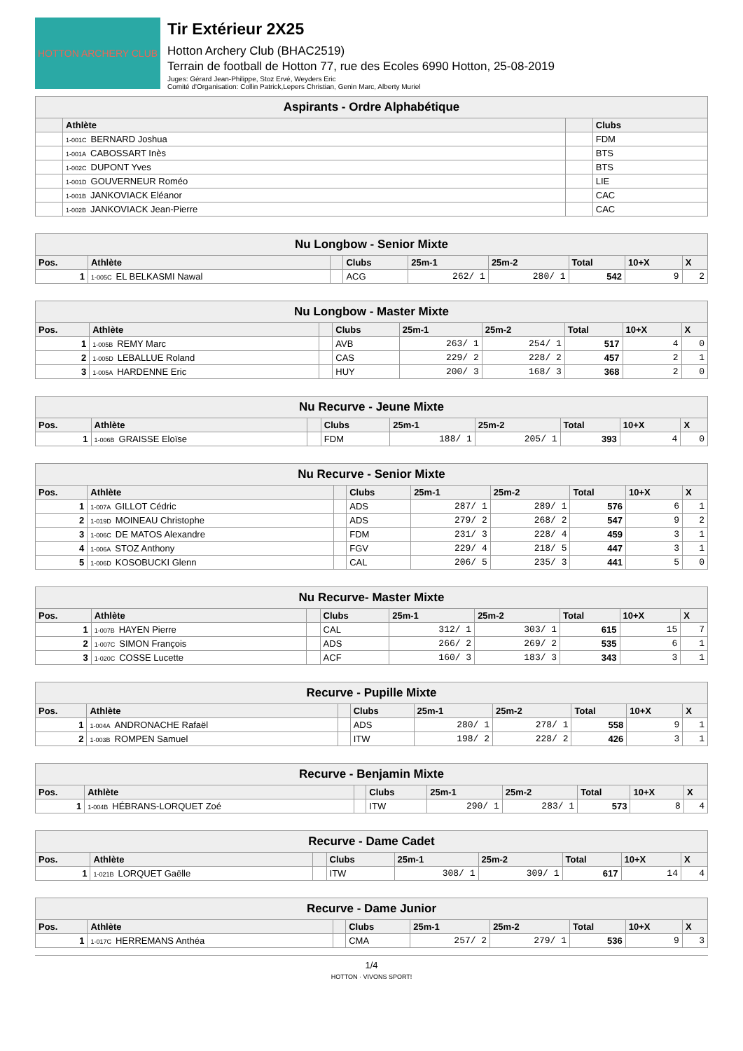HOTTON ARCHERY CLUB
Tir Extérieur 2X25
Hotton Archery Club (BHAC2519)
Terrain de football de Hotton 77, rue des Ecoles 6990 Hotton, 25-08-2019
Juges: Gérard Jean-Philippe, Stoz Ervé, Weyders Eric
Comité d'Organisation: Collin Patrick,Lepers Christian, Genin Marc, Alberty Muriel
| Aspirants - Ordre Alphabétique | | | |
| | Athlète | | Clubs |
| | 1-001C BERNARD Joshua | | FDM |
| | 1-001A CABOSSART Inès | | BTS |
| | 1-002C DUPONT Yves | | BTS |
| | 1-001D GOUVERNEUR Roméo | | LIE |
| | 1-001B JANKOVIACK Eléanor | | CAC |
| | 1-002B JANKOVIACK Jean-Pierre | | CAC |
| Nu Longbow - Senior Mixte | | | | | | | | |
| Pos. | Athlète | | Clubs | 25m-1 | 25m-2 | Total | 10+X | X |
| 1 | 1-005C EL BELKASMI Nawal | | ACG | 262/ 1 | 280/ 1 | 542 | 9 | 2 |
| Nu Longbow - Master Mixte | | | | | | | | |
| Pos. | Athlète | | Clubs | 25m-1 | 25m-2 | Total | 10+X | X |
| 1 | 1-005B REMY Marc | | AVB | 263/ 1 | 254/ 1 | 517 | 4 | 0 |
| 2 | 1-005D LEBALLUE Roland | | CAS | 229/ 2 | 228/ 2 | 457 | 2 | 1 |
| 3 | 1-005A HARDENNE Eric | | HUY | 200/ 3 | 168/ 3 | 368 | 2 | 0 |
| Nu Recurve - Jeune Mixte | | | | | | | | |
| Pos. | Athlète | | Clubs | 25m-1 | 25m-2 | Total | 10+X | X |
| 1 | 1-006B GRAISSE Eloïse | | FDM | 188/ 1 | 205/ 1 | 393 | 4 | 0 |
| Nu Recurve - Senior Mixte | | | | | | | | |
| Pos. | Athlète | | Clubs | 25m-1 | 25m-2 | Total | 10+X | X |
| 1 | 1-007A GILLOT Cédric | | ADS | 287/ 1 | 289/ 1 | 576 | 6 | 1 |
| 2 | 1-019D MOINEAU Christophe | | ADS | 279/ 2 | 268/ 2 | 547 | 9 | 2 |
| 3 | 1-006C DE MATOS Alexandre | | FDM | 231/ 3 | 228/ 4 | 459 | 3 | 1 |
| 4 | 1-006A STOZ Anthony | | FGV | 229/ 4 | 218/ 5 | 447 | 3 | 1 |
| 5 | 1-006D KOSOBUCKI Glenn | | CAL | 206/ 5 | 235/ 3 | 441 | 5 | 0 |
| Nu Recurve- Master Mixte | | | | | | | | |
| Pos. | Athlète | | Clubs | 25m-1 | 25m-2 | Total | 10+X | X |
| 1 | 1-007B HAYEN Pierre | | CAL | 312/ 1 | 303/ 1 | 615 | 15 | 7 |
| 2 | 1-007C SIMON François | | ADS | 266/ 2 | 269/ 2 | 535 | 6 | 1 |
| 3 | 1-020C COSSE Lucette | | ACF | 160/ 3 | 183/ 3 | 343 | 3 | 1 |
| Recurve - Pupille Mixte | | | | | | | | |
| Pos. | Athlète | | Clubs | 25m-1 | 25m-2 | Total | 10+X | X |
| 1 | 1-004A ANDRONACHE Rafaël | | ADS | 280/ 1 | 278/ 1 | 558 | 9 | 1 |
| 2 | 1-003B ROMPEN Samuel | | ITW | 198/ 2 | 228/ 2 | 426 | 3 | 1 |
| Recurve - Benjamin Mixte | | | | | | | | |
| Pos. | Athlète | | Clubs | 25m-1 | 25m-2 | Total | 10+X | X |
| 1 | 1-004B HÉBRANS-LORQUET Zoé | | ITW | 290/ 1 | 283/ 1 | 573 | 8 | 4 |
| Recurve - Dame Cadet | | | | | | | | |
| Pos. | Athlète | | Clubs | 25m-1 | 25m-2 | Total | 10+X | X |
| 1 | 1-021B LORQUET Gaëlle | | ITW | 308/ 1 | 309/ 1 | 617 | 14 | 4 |
| Recurve - Dame Junior | | | | | | | | |
| Pos. | Athlète | | Clubs | 25m-1 | 25m-2 | Total | 10+X | X |
| 1 | 1-017C HERREMANS Anthéa | | CMA | 257/ 2 | 279/ 1 | 536 | 9 | 3 |
1/4
HOTTON · VIVONS SPORT!